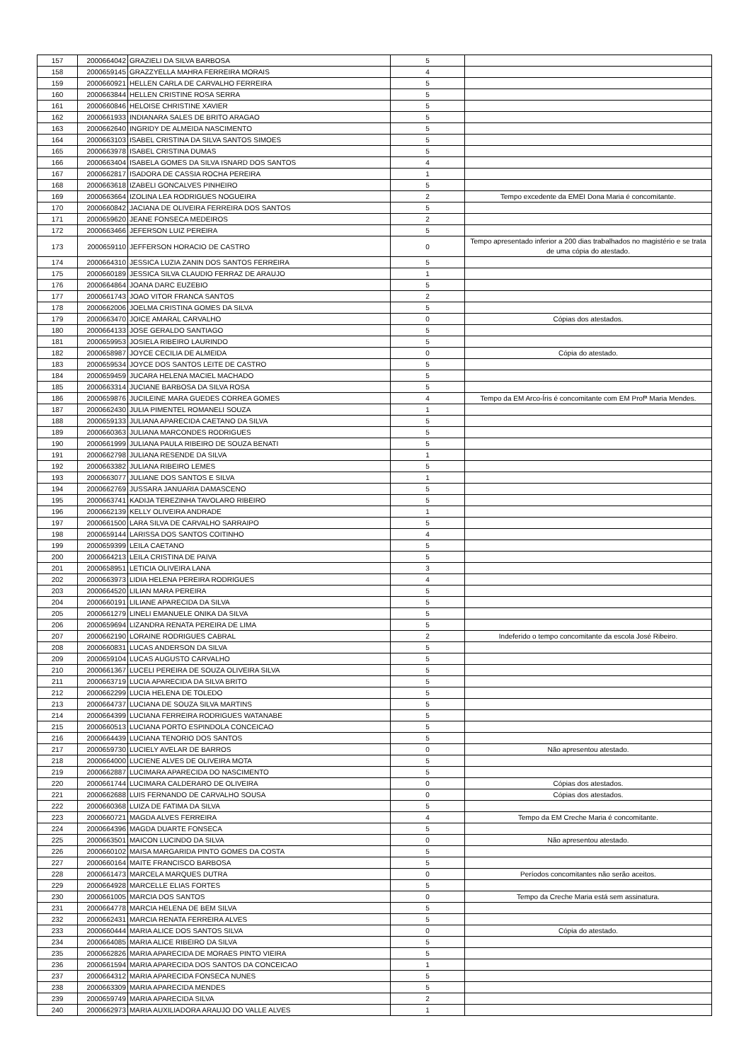| 157 | 2000664042 | GRAZIELI DA SILVA BARBOSA | 5 | |
| 158 | 2000659145 | GRAZZYELLA MAHRA FERREIRA MORAIS | 4 | |
| 159 | 2000660921 | HELLEN CARLA DE CARVALHO FERREIRA | 5 | |
| 160 | 2000663844 | HELLEN CRISTINE ROSA SERRA | 5 | |
| 161 | 2000660846 | HELOISE CHRISTINE XAVIER | 5 | |
| 162 | 2000661933 | INDIANARA SALES DE BRITO ARAGAO | 5 | |
| 163 | 2000662640 | INGRIDY DE ALMEIDA NASCIMENTO | 5 | |
| 164 | 2000663103 | ISABEL CRISTINA DA SILVA SANTOS SIMOES | 5 | |
| 165 | 2000663978 | ISABEL CRISTINA DUMAS | 5 | |
| 166 | 2000663404 | ISABELA GOMES DA SILVA ISNARD DOS SANTOS | 4 | |
| 167 | 2000662817 | ISADORA DE CASSIA ROCHA PEREIRA | 1 | |
| 168 | 2000663618 | IZABELI GONCALVES PINHEIRO | 5 | |
| 169 | 2000663664 | IZOLINA LEA RODRIGUES NOGUEIRA | 2 | Tempo excedente da EMEI Dona Maria é concomitante. |
| 170 | 2000660842 | JACIANA DE OLIVEIRA FERREIRA DOS SANTOS | 5 | |
| 171 | 2000659620 | JEANE FONSECA MEDEIROS | 2 | |
| 172 | 2000663466 | JEFERSON LUIZ PEREIRA | 5 | |
| 173 | 2000659110 | JEFFERSON HORACIO DE CASTRO | 0 | Tempo apresentado inferior a 200 dias trabalhados no magistério e se trata de uma cópia do atestado. |
| 174 | 2000664310 | JESSICA LUZIA ZANIN DOS SANTOS FERREIRA | 5 | |
| 175 | 2000660189 | JESSICA SILVA CLAUDIO FERRAZ DE ARAUJO | 1 | |
| 176 | 2000664864 | JOANA DARC EUZEBIO | 5 | |
| 177 | 2000661743 | JOAO VITOR FRANCA SANTOS | 2 | |
| 178 | 2000662006 | JOELMA CRISTINA GOMES DA SILVA | 5 | |
| 179 | 2000663470 | JOICE AMARAL CARVALHO | 0 | Cópias dos atestados. |
| 180 | 2000664133 | JOSE GERALDO SANTIAGO | 5 | |
| 181 | 2000659953 | JOSIELA RIBEIRO LAURINDO | 5 | |
| 182 | 2000658987 | JOYCE CECILIA DE ALMEIDA | 0 | Cópia do atestado. |
| 183 | 2000659534 | JOYCE DOS SANTOS LEITE DE CASTRO | 5 | |
| 184 | 2000659459 | JUCARA HELENA MACIEL MACHADO | 5 | |
| 185 | 2000663314 | JUCIANE BARBOSA DA SILVA ROSA | 5 | |
| 186 | 2000659876 | JUCILEINE MARA GUEDES CORREA GOMES | 4 | Tempo da EM Arco-Íris é concomitante com EM Profª Maria Mendes. |
| 187 | 2000662430 | JULIA PIMENTEL ROMANELI SOUZA | 1 | |
| 188 | 2000659133 | JULIANA APARECIDA CAETANO DA SILVA | 5 | |
| 189 | 2000660363 | JULIANA MARCONDES RODRIGUES | 5 | |
| 190 | 2000661999 | JULIANA PAULA RIBEIRO DE SOUZA BENATI | 5 | |
| 191 | 2000662798 | JULIANA RESENDE DA SILVA | 1 | |
| 192 | 2000663382 | JULIANA RIBEIRO LEMES | 5 | |
| 193 | 2000663077 | JULIANE DOS SANTOS E SILVA | 1 | |
| 194 | 2000662769 | JUSSARA JANUARIA DAMASCENO | 5 | |
| 195 | 2000663741 | KADIJA TEREZINHA TAVOLARO RIBEIRO | 5 | |
| 196 | 2000662139 | KELLY OLIVEIRA ANDRADE | 1 | |
| 197 | 2000661500 | LARA SILVA DE CARVALHO SARRAIPO | 5 | |
| 198 | 2000659144 | LARISSA DOS SANTOS COITINHO | 4 | |
| 199 | 2000659399 | LEILA CAETANO | 5 | |
| 200 | 2000664213 | LEILA CRISTINA DE PAIVA | 5 | |
| 201 | 2000658951 | LETICIA OLIVEIRA LANA | 3 | |
| 202 | 2000663973 | LIDIA HELENA PEREIRA RODRIGUES | 4 | |
| 203 | 2000664520 | LILIAN MARA PEREIRA | 5 | |
| 204 | 2000660191 | LILIANE APARECIDA DA SILVA | 5 | |
| 205 | 2000661279 | LINELI EMANUELE ONIKA DA SILVA | 5 | |
| 206 | 2000659694 | LIZANDRA RENATA PEREIRA DE LIMA | 5 | |
| 207 | 2000662190 | LORAINE RODRIGUES CABRAL | 2 | Indeferido o tempo concomitante da escola José Ribeiro. |
| 208 | 2000660831 | LUCAS ANDERSON DA SILVA | 5 | |
| 209 | 2000659104 | LUCAS AUGUSTO CARVALHO | 5 | |
| 210 | 2000661367 | LUCELI PEREIRA DE SOUZA OLIVEIRA SILVA | 5 | |
| 211 | 2000663719 | LUCIA APARECIDA DA SILVA BRITO | 5 | |
| 212 | 2000662299 | LUCIA HELENA DE TOLEDO | 5 | |
| 213 | 2000664737 | LUCIANA DE SOUZA SILVA MARTINS | 5 | |
| 214 | 2000664399 | LUCIANA FERREIRA RODRIGUES WATANABE | 5 | |
| 215 | 2000660513 | LUCIANA PORTO ESPINDOLA CONCEICAO | 5 | |
| 216 | 2000664439 | LUCIANA TENORIO DOS SANTOS | 5 | |
| 217 | 2000659730 | LUCIELY AVELAR DE BARROS | 0 | Não apresentou atestado. |
| 218 | 2000664000 | LUCIENE ALVES DE OLIVEIRA MOTA | 5 | |
| 219 | 2000662887 | LUCIMARA APARECIDA DO NASCIMENTO | 5 | |
| 220 | 2000661744 | LUCIMARA CALDERARO DE OLIVEIRA | 0 | Cópias dos atestados. |
| 221 | 2000662688 | LUIS FERNANDO DE CARVALHO SOUSA | 0 | Cópias dos atestados. |
| 222 | 2000660368 | LUIZA DE FATIMA DA SILVA | 5 | |
| 223 | 2000660721 | MAGDA ALVES FERREIRA | 4 | Tempo da EM Creche Maria é concomitante. |
| 224 | 2000664396 | MAGDA DUARTE FONSECA | 5 | |
| 225 | 2000663501 | MAICON LUCINDO DA SILVA | 0 | Não apresentou atestado. |
| 226 | 2000660102 | MAISA MARGARIDA PINTO GOMES DA COSTA | 5 | |
| 227 | 2000660164 | MAITE FRANCISCO BARBOSA | 5 | |
| 228 | 2000661473 | MARCELA MARQUES DUTRA | 0 | Períodos concomitantes não serão aceitos. |
| 229 | 2000664928 | MARCELLE ELIAS FORTES | 5 | |
| 230 | 2000661005 | MARCIA DOS SANTOS | 0 | Tempo da Creche Maria está sem assinatura. |
| 231 | 2000664778 | MARCIA HELENA DE BEM SILVA | 5 | |
| 232 | 2000662431 | MARCIA RENATA FERREIRA ALVES | 5 | |
| 233 | 2000660444 | MARIA ALICE DOS SANTOS SILVA | 0 | Cópia do atestado. |
| 234 | 2000664085 | MARIA ALICE RIBEIRO DA SILVA | 5 | |
| 235 | 2000662826 | MARIA APARECIDA DE MORAES PINTO VIEIRA | 5 | |
| 236 | 2000661594 | MARIA APARECIDA DOS SANTOS DA CONCEICAO | 1 | |
| 237 | 2000664312 | MARIA APARECIDA FONSECA NUNES | 5 | |
| 238 | 2000663309 | MARIA APARECIDA MENDES | 5 | |
| 239 | 2000659749 | MARIA APARECIDA SILVA | 2 | |
| 240 | 2000662973 | MARIA AUXILIADORA ARAUJO DO VALLE ALVES | 1 | |